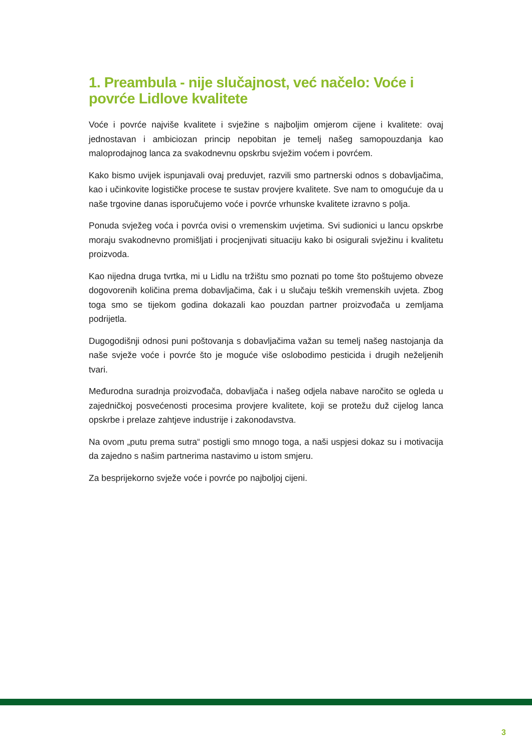1. Preambula - nije slučajnost, već načelo: Voće i povrće Lidlove kvalitete
Voće i povrće najviše kvalitete i svježine s najboljim omjerom cijene i kvalitete: ovaj jednostavan i ambiciozan princip nepobitan je temelj našeg samopouzdanja kao maloprodajnog lanca za svakodnevnu opskrbu svježim voćem i povrćem.
Kako bismo uvijek ispunjavali ovaj preduvjet, razvili smo partnerski odnos s dobavljačima, kao i učinkovite logističke procese te sustav provjere kvalitete. Sve nam to omogućuje da u naše trgovine danas isporučujemo voće i povrće vrhunske kvalitete izravno s polja.
Ponuda svježeg voća i povrća ovisi o vremenskim uvjetima. Svi sudionici u lancu opskrbe moraju svakodnevno promišljati i procjenjivati situaciju kako bi osigurali svježinu i kvalitetu proizvoda.
Kao nijedna druga tvrtka, mi u Lidlu na tržištu smo poznati po tome što poštujemo obveze dogovorenih količina prema dobavljačima, čak i u slučaju teških vremenskih uvjeta. Zbog toga smo se tijekom godina dokazali kao pouzdan partner proizvođača u zemljama podrijetla.
Dugogodišnji odnosi puni poštovanja s dobavljačima važan su temelj našeg nastojanja da naše svježe voće i povrće što je moguće više oslobodimo pesticida i drugih neželjenih tvari.
Međurodna suradnja proizvođača, dobavljača i našeg odjela nabave naročito se ogleda u zajedničkoj posvećenosti procesima provjere kvalitete, koji se protežu duž cijelog lanca opskrbe i prelaze zahtjeve industrije i zakonodavstva.
Na ovom „putu prema sutra“ postigli smo mnogo toga, a naši uspjesi dokaz su i motivacija da zajedno s našim partnerima nastavimo u istom smjeru.
Za besprijekorno svježe voće i povrće po najboljoj cijeni.
3